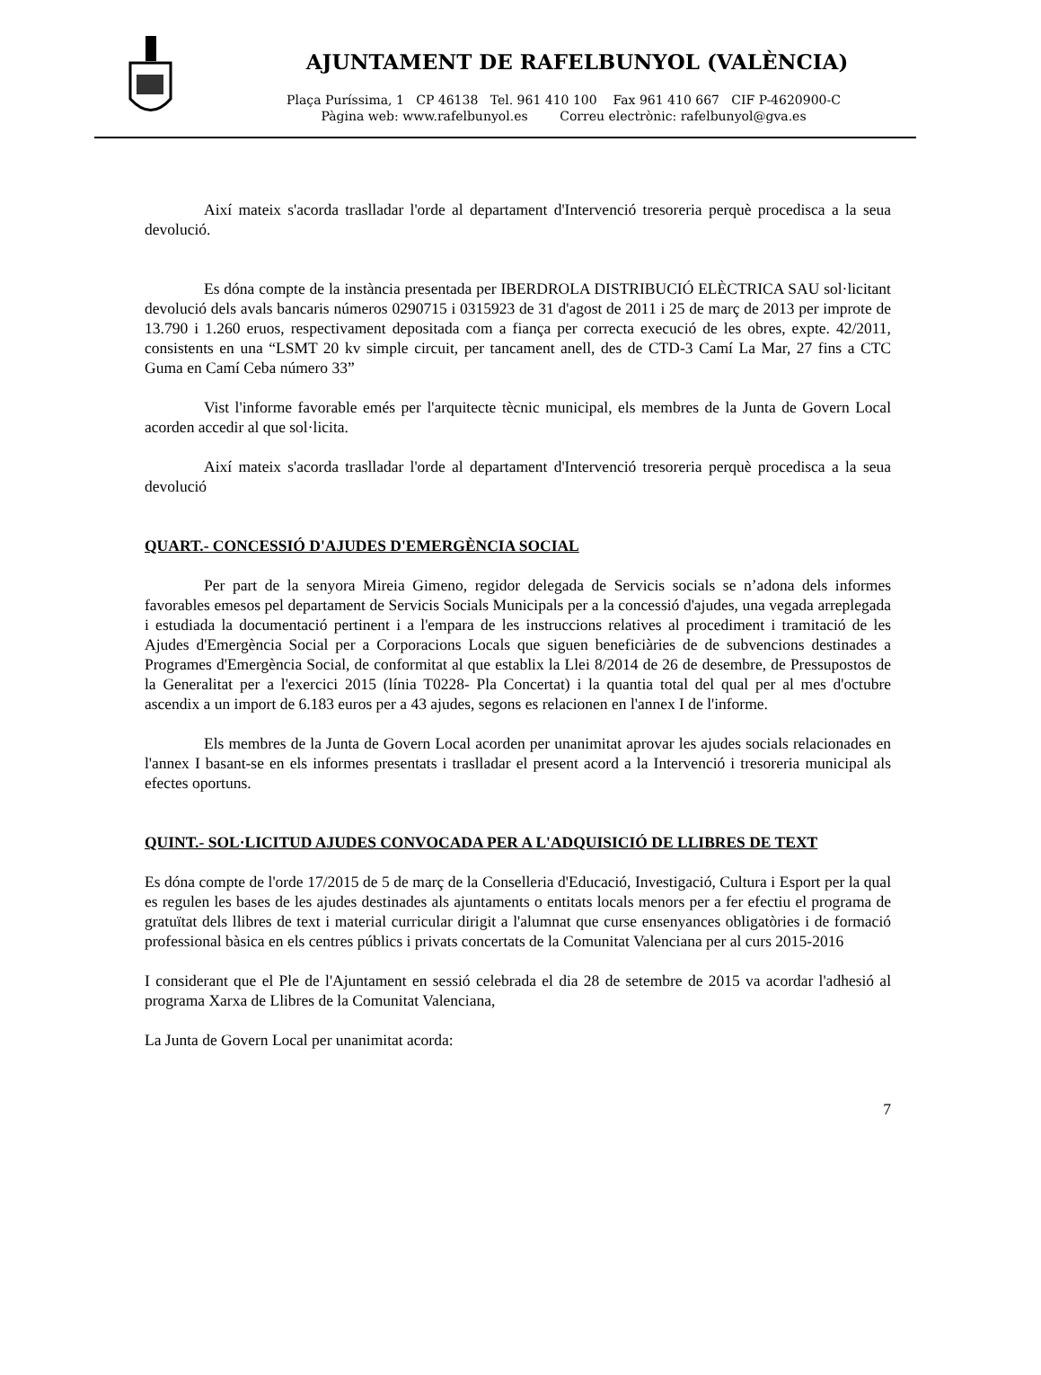AJUNTAMENT DE RAFELBUNYOL (VALÈNCIA)
Plaça Puríssima, 1 CP 46138 Tel. 961 410 100 Fax 961 410 667 CIF P-4620900-C
Pàgina web: www.rafelbunyol.es Correu electrònic: rafelbunyol@gva.es
Així mateix s'acorda traslladar l'orde al departament d'Intervenció tresoreria perquè procedisca a la seua devolució.
Es dóna compte de la instància presentada per IBERDROLA DISTRIBUCIÓ ELÈCTRICA SAU sol·licitant devolució dels avals bancaris números 0290715 i 0315923 de 31 d'agost de 2011 i 25 de març de 2013 per improte de 13.790 i 1.260 eruos, respectivament depositada com a fiança per correcta execució de les obres, expte. 42/2011, consistents en una “LSMT 20 kv simple circuit, per tancament anell, des de CTD-3 Camí La Mar, 27 fins a CTC Guma en Camí Ceba número 33”
Vist l'informe favorable emés per l'arquitecte tècnic municipal, els membres de la Junta de Govern Local acorden accedir al que sol·licita.
Així mateix s'acorda traslladar l'orde al departament d'Intervenció tresoreria perquè procedisca a la seua devolució
QUART.- CONCESSIÓ D'AJUDES D'EMERGÈNCIA SOCIAL
Per part de la senyora Mireia Gimeno, regidor delegada de Servicis socials se n’adona dels informes favorables emesos pel departament de Servicis Socials Municipals per a la concessió d'ajudes, una vegada arreplegada i estudiada la documentació pertinent i a l'empara de les instruccions relatives al procediment i tramitació de les Ajudes d'Emergència Social per a Corporacions Locals que siguen beneficiàries de de subvencions destinades a Programes d'Emergència Social, de conformitat al que establix la Llei 8/2014 de 26 de desembre, de Pressupostos de la Generalitat per a l'exercici 2015 (línia T0228- Pla Concertat) i la quantia total del qual per al mes d'octubre ascendix a un import de 6.183 euros per a 43 ajudes, segons es relacionen en l'annex I de l'informe.
Els membres de la Junta de Govern Local acorden per unanimitat aprovar les ajudes socials relacionades en l'annex I basant-se en els informes presentats i traslladar el present acord a la Intervenció i tresoreria municipal als efectes oportuns.
QUINT.- SOL·LICITUD AJUDES CONVOCADA PER A L'ADQUISICIÓ DE LLIBRES DE TEXT
Es dóna compte de l'orde 17/2015 de 5 de març de la Conselleria d'Educació, Investigació, Cultura i Esport per la qual es regulen les bases de les ajudes destinades als ajuntaments o entitats locals menors per a fer efectiu el programa de gratuïtat dels llibres de text i material curricular dirigit a l'alumnat que curse ensenyances obligatòries i de formació professional bàsica en els centres públics i privats concertats de la Comunitat Valenciana per al curs 2015-2016
I considerant que el Ple de l'Ajuntament en sessió celebrada el dia 28 de setembre de 2015 va acordar l'adhesió al programa Xarxa de Llibres de la Comunitat Valenciana,
La Junta de Govern Local per unanimitat acorda:
7